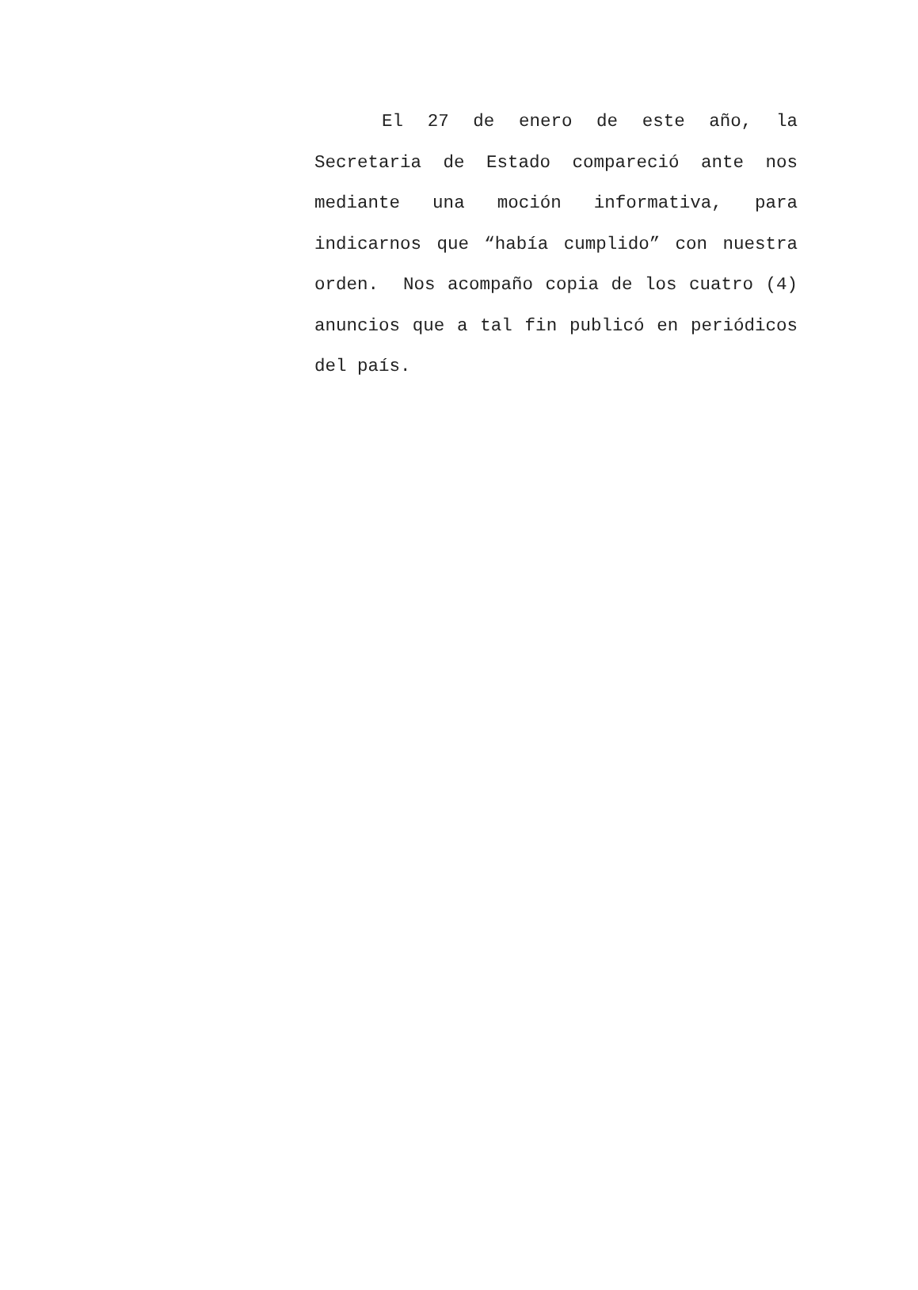El 27 de enero de este año, la Secretaria de Estado compareció ante nos mediante una moción informativa, para indicarnos que “había cumplido” con nuestra orden. Nos acompaño copia de los cuatro (4) anuncios que a tal fin publicó en periódicos del país.